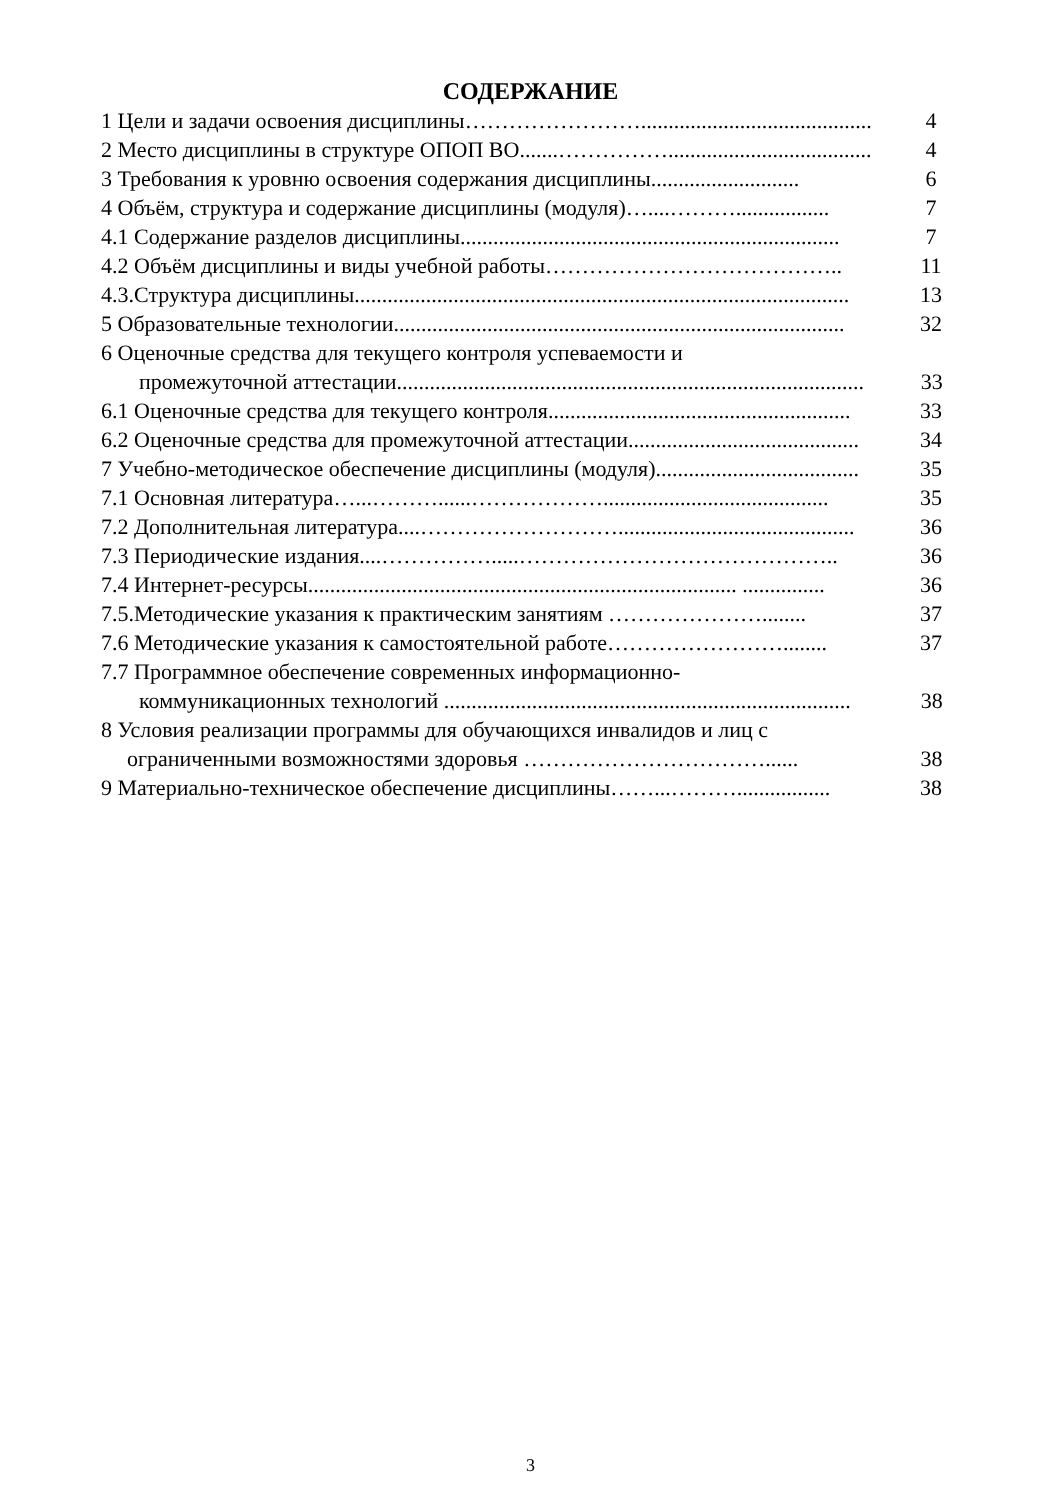СОДЕРЖАНИЕ
1 Цели и задачи освоения дисциплины…………………….......................................... 4
2 Место дисциплины в структуре ОПОП ВО.......……………..................................... 4
3 Требования к уровню освоения содержания дисциплины........................... 6
4 Объём, структура и содержание дисциплины (модуля)…....………................. 7
4.1 Содержание разделов дисциплины..................................................................... 7
4.2 Объём дисциплины и виды учебной работы………………………………….. 11
4.3.Структура дисциплины.......................................................................................... 13
5 Образовательные технологии.................................................................................. 32
6 Оценочные средства для текущего контроля успеваемости и
промежуточной аттестации..................................................................................... 33
6.1 Оценочные средства для текущего контроля....................................................... 33
6.2 Оценочные средства для промежуточной аттестации.......................................... 34
7 Учебно-методическое обеспечение дисциплины (модуля)..................................... 35
7.1 Основная литература…...………......………………......................................... 35
7.2 Дополнительная литература....………………………........................................... 36
7.3 Периодические издания....…………….....…………………………………….. 36
7.4 Интернет-ресурсы.............................................................................. ............... 36
7.5.Методические указания к практическим занятиям …………………........ 37
7.6 Методические указания к самостоятельной работе……………………........ 37
7.7 Программное обеспечение современных информационно-
коммуникационных технологий .......................................................................... 38
8 Условия реализации программы для обучающихся инвалидов и лиц с
ограниченными возможностями здоровья ……………………………...... 38
9 Материально-техническое обеспечение дисциплины……...………................. 38
3